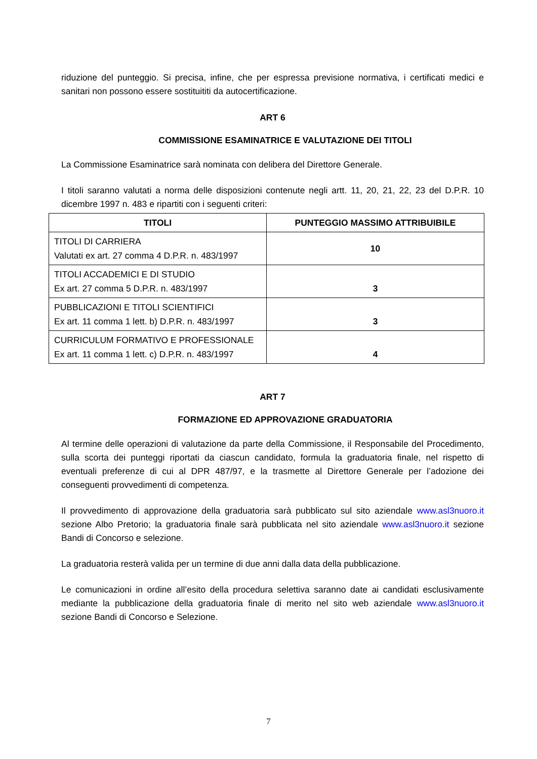riduzione del punteggio. Si precisa, infine, che per espressa previsione normativa, i certificati medici e sanitari non possono essere sostituititi da autocertificazione.
ART 6
COMMISSIONE ESAMINATRICE E VALUTAZIONE DEI TITOLI
La Commissione Esaminatrice sarà nominata con delibera del Direttore Generale.
I titoli saranno valutati a norma delle disposizioni contenute negli artt. 11, 20, 21, 22, 23 del D.P.R. 10 dicembre 1997 n. 483 e ripartiti con i seguenti criteri:
| TITOLI | PUNTEGGIO MASSIMO ATTRIBUIBILE |
| --- | --- |
| TITOLI DI CARRIERA Valutati ex art. 27 comma 4 D.P.R. n. 483/1997 | 10 |
| TITOLI ACCADEMICI E DI STUDIO Ex art. 27 comma 5 D.P.R. n. 483/1997 | 3 |
| PUBBLICAZIONI E TITOLI SCIENTIFICI Ex art. 11 comma 1 lett. b) D.P.R. n. 483/1997 | 3 |
| CURRICULUM FORMATIVO E PROFESSIONALE Ex art. 11 comma 1 lett. c) D.P.R. n. 483/1997 | 4 |
ART 7
FORMAZIONE ED APPROVAZIONE GRADUATORIA
Al termine delle operazioni di valutazione da parte della Commissione, il Responsabile del Procedimento, sulla scorta dei punteggi riportati da ciascun candidato, formula la graduatoria finale, nel rispetto di eventuali preferenze di cui al DPR 487/97, e la trasmette al Direttore Generale per l’adozione dei conseguenti provvedimenti di competenza.
Il provvedimento di approvazione della graduatoria sarà pubblicato sul sito aziendale www.asl3nuoro.it sezione Albo Pretorio; la graduatoria finale sarà pubblicata nel sito aziendale www.asl3nuoro.it sezione Bandi di Concorso e selezione.
La graduatoria resterà valida per un termine di due anni dalla data della pubblicazione.
Le comunicazioni in ordine all’esito della procedura selettiva saranno date ai candidati esclusivamente mediante la pubblicazione della graduatoria finale di merito nel sito web aziendale www.asl3nuoro.it sezione Bandi di Concorso e Selezione.
7